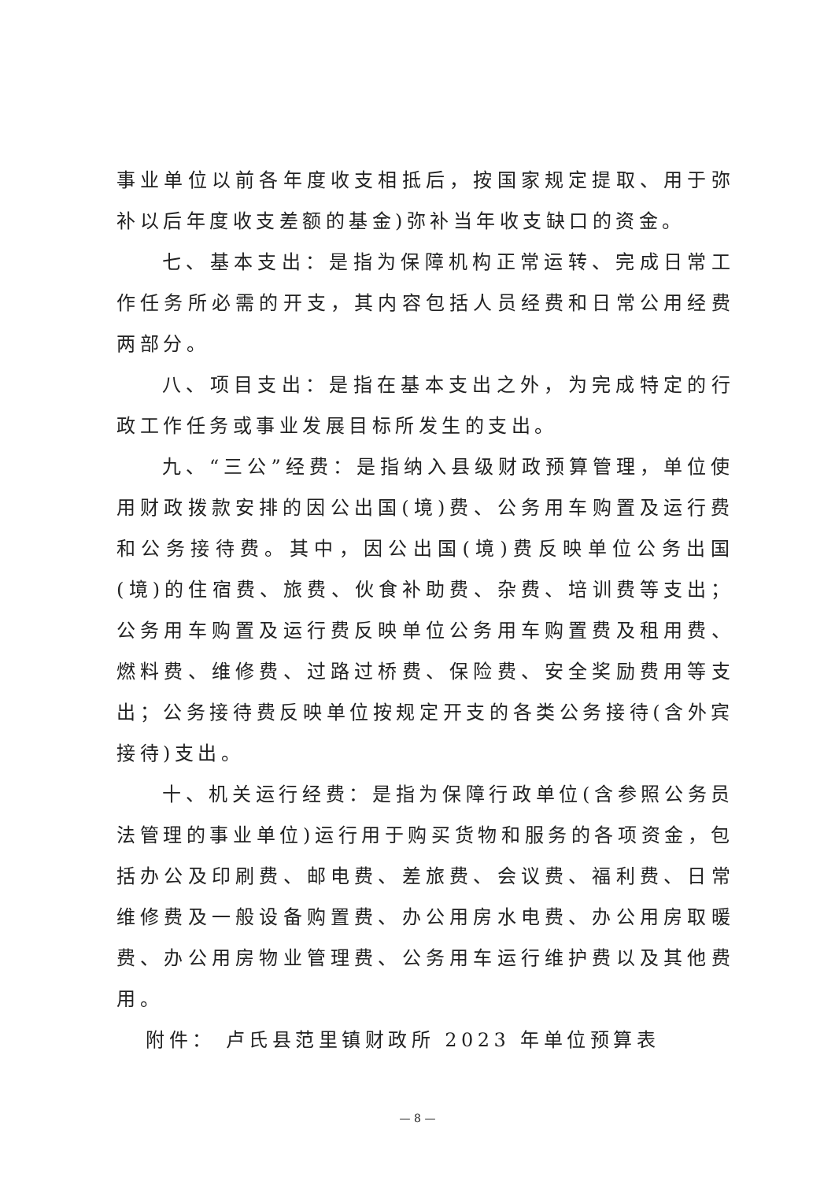事业单位以前各年度收支相抵后，按国家规定提取、用于弥补以后年度收支差额的基金)弥补当年收支缺口的资金。
七、基本支出：是指为保障机构正常运转、完成日常工作任务所必需的开支，其内容包括人员经费和日常公用经费两部分。
八、项目支出：是指在基本支出之外，为完成特定的行政工作任务或事业发展目标所发生的支出。
九、“三公”经费：是指纳入县级财政预算管理，单位使用财政拨款安排的因公出国(境)费、公务用车购置及运行费和公务接待费。其中，因公出国(境)费反映单位公务出国(境)的住宿费、旅费、伙食补助费、杂费、培训费等支出；公务用车购置及运行费反映单位公务用车购置费及租用费、燃料费、维修费、过路过桥费、保险费、安全奖励费用等支出；公务接待费反映单位按规定开支的各类公务接待(含外宾接待)支出。
十、机关运行经费：是指为保障行政单位(含参照公务员法管理的事业单位)运行用于购买货物和服务的各项资金，包括办公及印刷费、邮电费、差旅费、会议费、福利费、日常维修费及一般设备购置费、办公用房水电费、办公用房取暖费、办公用房物业管理费、公务用车运行维护费以及其他费用。
附件： 卢氏县范里镇财政所 2023 年单位预算表
— 8 —